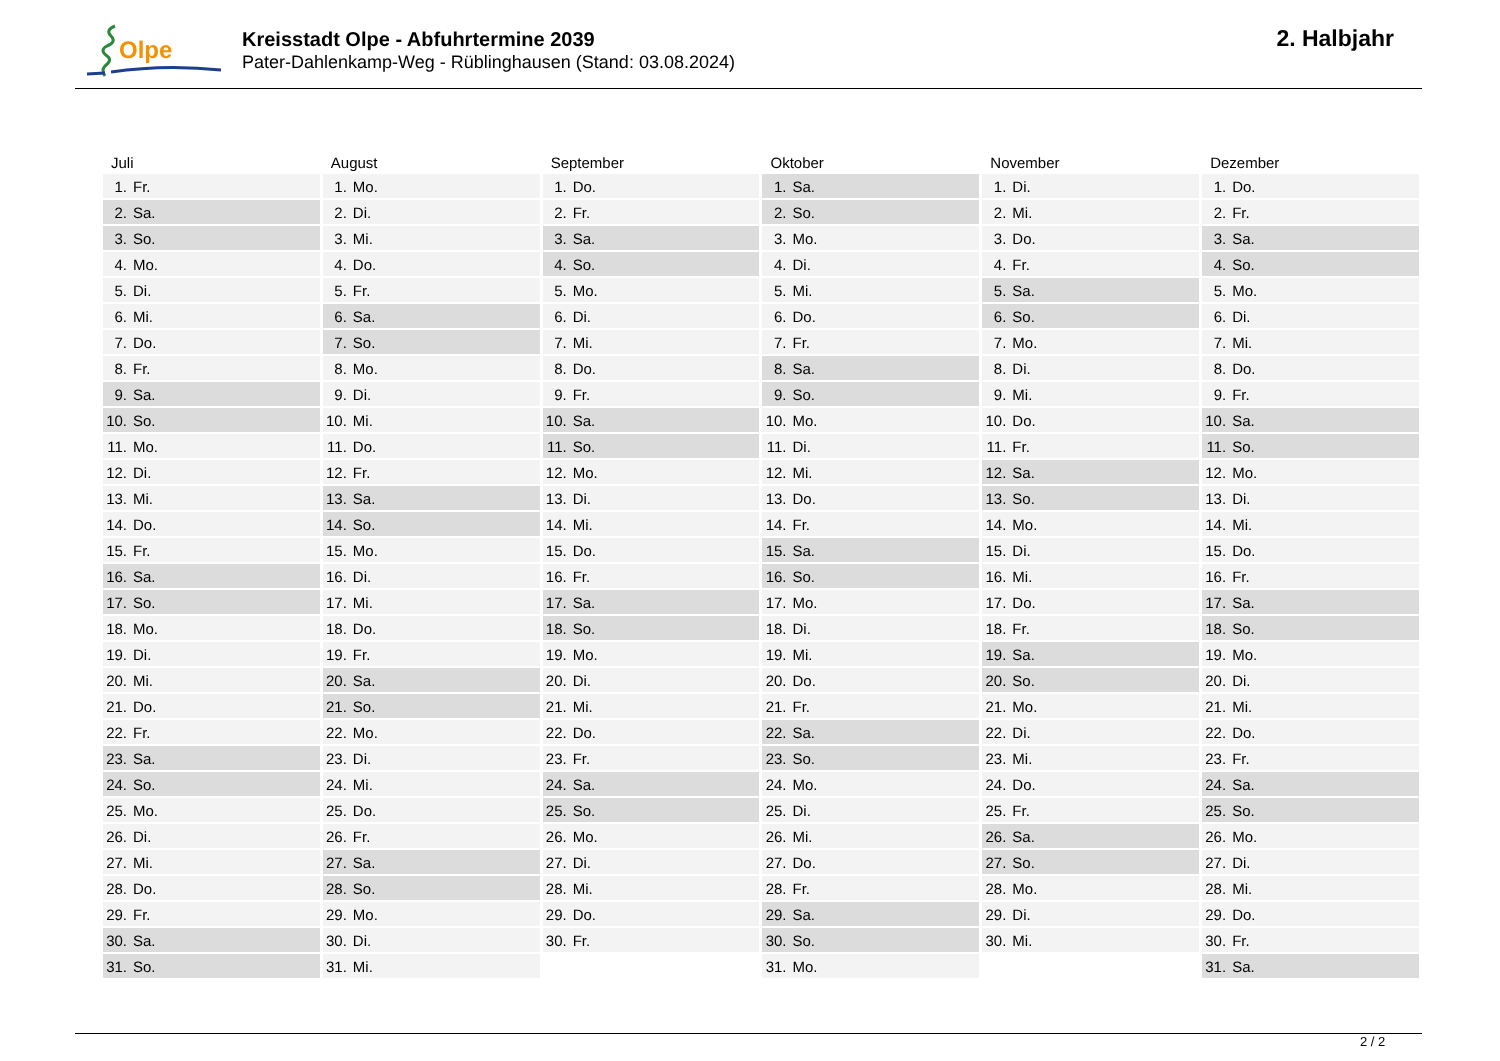Olpe
Kreisstadt Olpe - Abfuhrtermine 2039
Pater-Dahlenkamp-Weg - Rüblinghausen (Stand: 03.08.2024)
2. Halbjahr
| Juli | August | September | Oktober | November | Dezember |
| --- | --- | --- | --- | --- | --- |
| 1. Fr. | 1. Mo. | 1. Do. | 1. Sa. | 1. Di. | 1. Do. |
| 2. Sa. | 2. Di. | 2. Fr. | 2. So. | 2. Mi. | 2. Fr. |
| 3. So. | 3. Mi. | 3. Sa. | 3. Mo. | 3. Do. | 3. Sa. |
| 4. Mo. | 4. Do. | 4. So. | 4. Di. | 4. Fr. | 4. So. |
| 5. Di. | 5. Fr. | 5. Mo. | 5. Mi. | 5. Sa. | 5. Mo. |
| 6. Mi. | 6. Sa. | 6. Di. | 6. Do. | 6. So. | 6. Di. |
| 7. Do. | 7. So. | 7. Mi. | 7. Fr. | 7. Mo. | 7. Mi. |
| 8. Fr. | 8. Mo. | 8. Do. | 8. Sa. | 8. Di. | 8. Do. |
| 9. Sa. | 9. Di. | 9. Fr. | 9. So. | 9. Mi. | 9. Fr. |
| 10. So. | 10. Mi. | 10. Sa. | 10. Mo. | 10. Do. | 10. Sa. |
| 11. Mo. | 11. Do. | 11. So. | 11. Di. | 11. Fr. | 11. So. |
| 12. Di. | 12. Fr. | 12. Mo. | 12. Mi. | 12. Sa. | 12. Mo. |
| 13. Mi. | 13. Sa. | 13. Di. | 13. Do. | 13. So. | 13. Di. |
| 14. Do. | 14. So. | 14. Mi. | 14. Fr. | 14. Mo. | 14. Mi. |
| 15. Fr. | 15. Mo. | 15. Do. | 15. Sa. | 15. Di. | 15. Do. |
| 16. Sa. | 16. Di. | 16. Fr. | 16. So. | 16. Mi. | 16. Fr. |
| 17. So. | 17. Mi. | 17. Sa. | 17. Mo. | 17. Do. | 17. Sa. |
| 18. Mo. | 18. Do. | 18. So. | 18. Di. | 18. Fr. | 18. So. |
| 19. Di. | 19. Fr. | 19. Mo. | 19. Mi. | 19. Sa. | 19. Mo. |
| 20. Mi. | 20. Sa. | 20. Di. | 20. Do. | 20. So. | 20. Di. |
| 21. Do. | 21. So. | 21. Mi. | 21. Fr. | 21. Mo. | 21. Mi. |
| 22. Fr. | 22. Mo. | 22. Do. | 22. Sa. | 22. Di. | 22. Do. |
| 23. Sa. | 23. Di. | 23. Fr. | 23. So. | 23. Mi. | 23. Fr. |
| 24. So. | 24. Mi. | 24. Sa. | 24. Mo. | 24. Do. | 24. Sa. |
| 25. Mo. | 25. Do. | 25. So. | 25. Di. | 25. Fr. | 25. So. |
| 26. Di. | 26. Fr. | 26. Mo. | 26. Mi. | 26. Sa. | 26. Mo. |
| 27. Mi. | 27. Sa. | 27. Di. | 27. Do. | 27. So. | 27. Di. |
| 28. Do. | 28. So. | 28. Mi. | 28. Fr. | 28. Mo. | 28. Mi. |
| 29. Fr. | 29. Mo. | 29. Do. | 29. Sa. | 29. Di. | 29. Do. |
| 30. Sa. | 30. Di. | 30. Fr. | 30. So. | 30. Mi. | 30. Fr. |
| 31. So. | 31. Mi. | | 31. Mo. | | 31. Sa. |
2 / 2